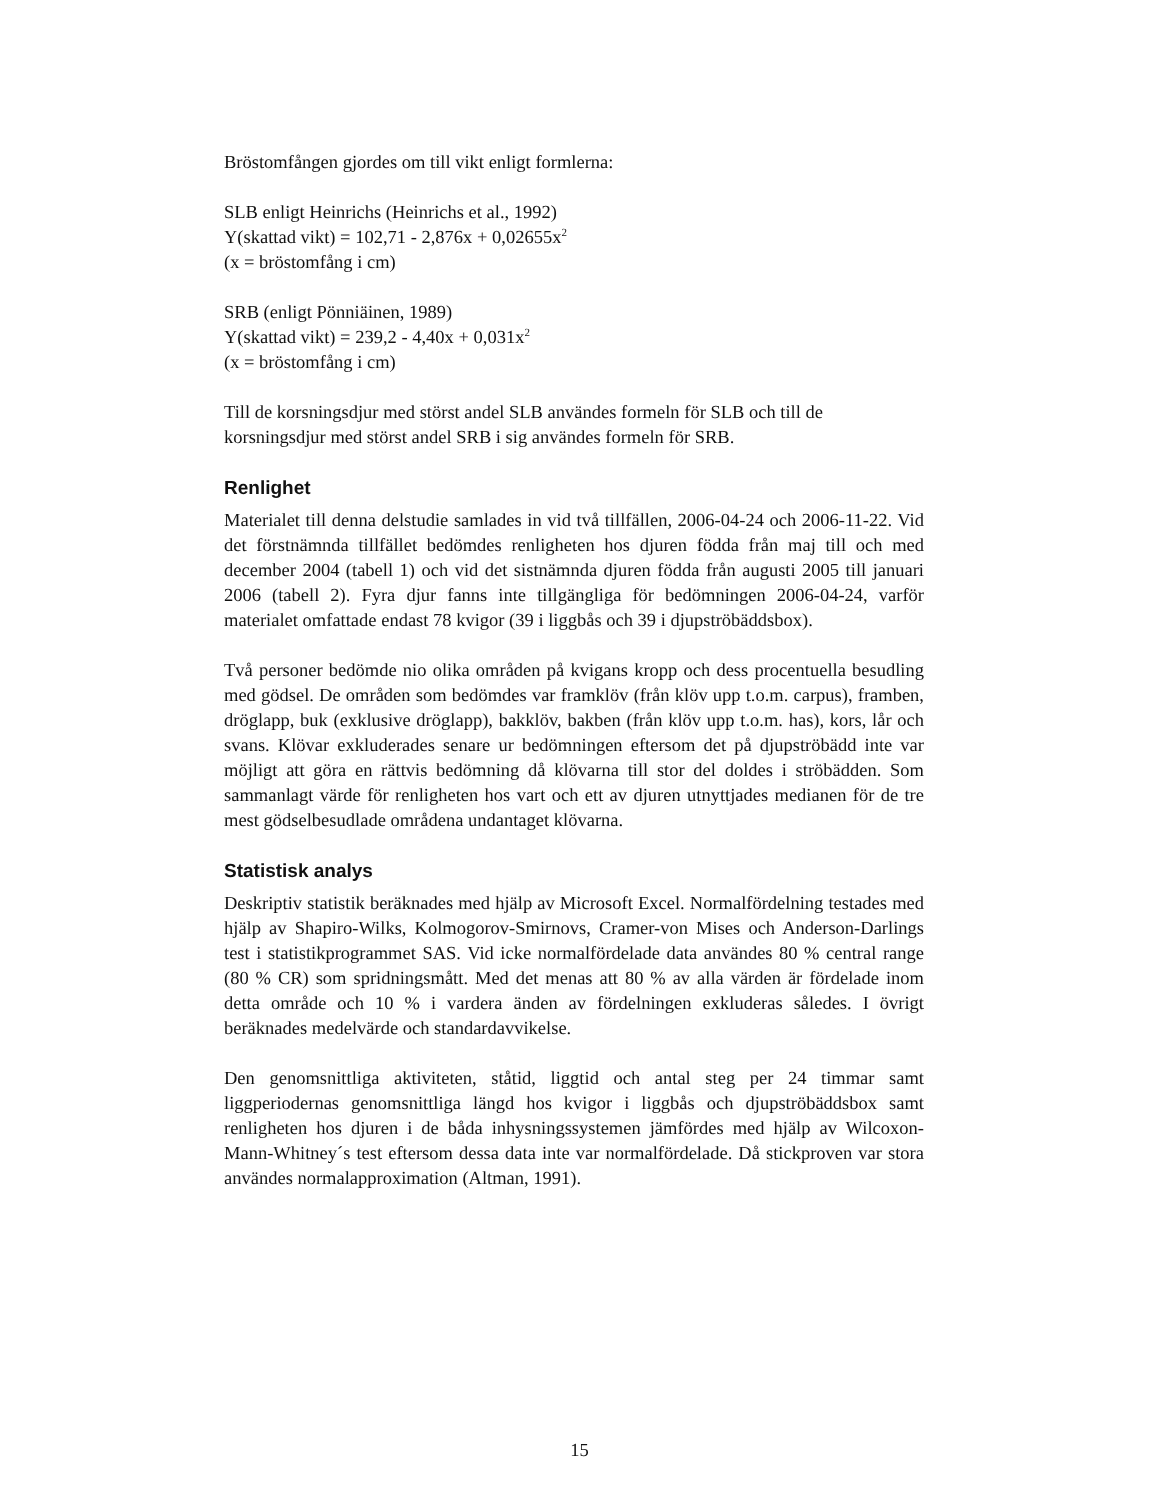Bröstomfången gjordes om till vikt enligt formlerna:
SLB enligt Heinrichs (Heinrichs et al., 1992)
Y(skattad vikt) = 102,71 - 2,876x + 0,02655x<sup>2</sup>
(x = bröstomfång i cm)
SRB (enligt Pönniäinen, 1989)
Y(skattad vikt) = 239,2 - 4,40x + 0,031x<sup>2</sup>
(x = bröstomfång i cm)
Till de korsningsdjur med störst andel SLB användes formeln för SLB och till de korsningsdjur med störst andel SRB i sig användes formeln för SRB.
Renlighet
Materialet till denna delstudie samlades in vid två tillfällen, 2006-04-24 och 2006-11-22. Vid det förstnämnda tillfället bedömdes renligheten hos djuren födda från maj till och med december 2004 (tabell 1) och vid det sistnämnda djuren födda från augusti 2005 till januari 2006 (tabell 2). Fyra djur fanns inte tillgängliga för bedömningen 2006-04-24, varför materialet omfattade endast 78 kvigor (39 i liggbås och 39 i djupströbäddsbox).
Två personer bedömde nio olika områden på kvigans kropp och dess procentuella besudling med gödsel. De områden som bedömdes var framklöv (från klöv upp t.o.m. carpus), framben, dröglapp, buk (exklusive dröglapp), bakklöv, bakben (från klöv upp t.o.m. has), kors, lår och svans. Klövar exkluderades senare ur bedömningen eftersom det på djupströbädd inte var möjligt att göra en rättvis bedömning då klövarna till stor del doldes i ströbädden. Som sammanlagt värde för renligheten hos vart och ett av djuren utnyttjades medianen för de tre mest gödselbesudlade områdena undantaget klövarna.
Statistisk analys
Deskriptiv statistik beräknades med hjälp av Microsoft Excel. Normalfördelning testades med hjälp av Shapiro-Wilks, Kolmogorov-Smirnovs, Cramer-von Mises och Anderson-Darlings test i statistikprogrammet SAS. Vid icke normalfördelade data användes 80 % central range (80 % CR) som spridningsmått. Med det menas att 80 % av alla värden är fördelade inom detta område och 10 % i vardera änden av fördelningen exkluderas således. I övrigt beräknades medelvärde och standardavvikelse.
Den genomsnittliga aktiviteten, ståtid, liggtid och antal steg per 24 timmar samt liggperiodernas genomsnittliga längd hos kvigor i liggbås och djupströbäddsbox samt renligheten hos djuren i de båda inhysningssystemen jämfördes med hjälp av Wilcoxon-Mann-Whitney´s test eftersom dessa data inte var normalfördelade. Då stickproven var stora användes normalapproximation (Altman, 1991).
15